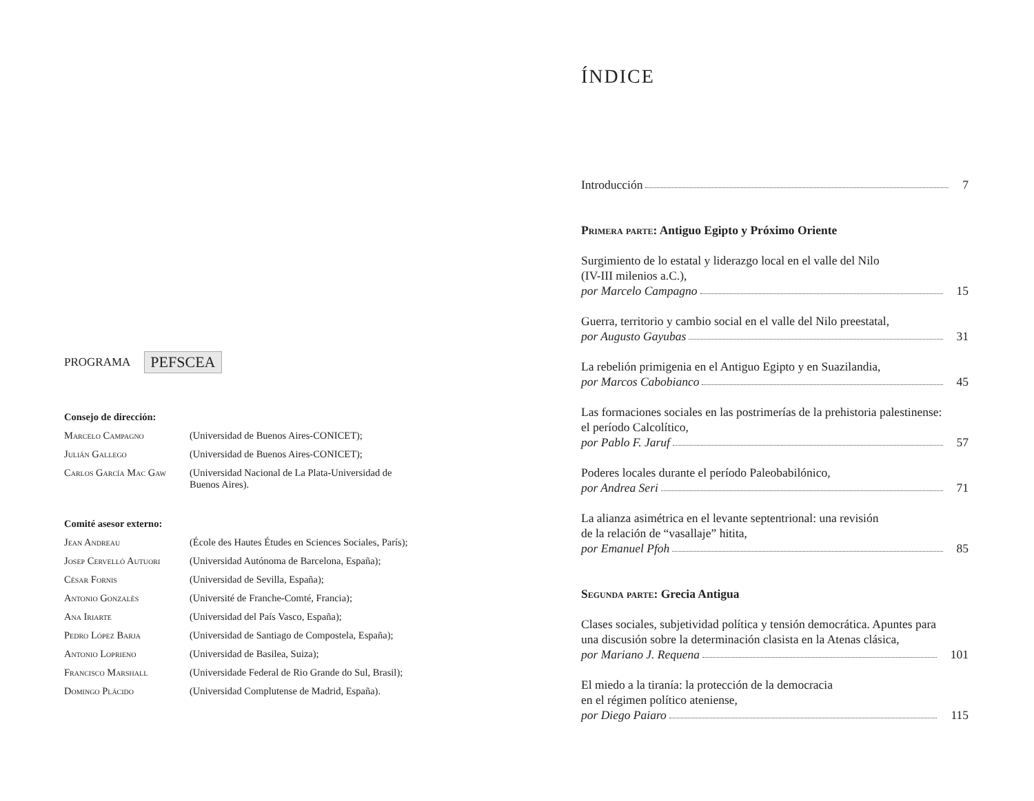PROGRAMA PEFSCEA
Consejo de dirección:
Marcelo Campagno (Universidad de Buenos Aires-CONICET);
Julián Gallego (Universidad de Buenos Aires-CONICET);
Carlos García Mac Gaw
(Universidad Nacional de La Plata-Universidad de Buenos Aires).
Comité asesor externo:
Jean Andreau (École des Hautes Études en Sciences Sociales, París);
Josep Cervelló Autuori
(Universidad Autónoma de Barcelona, España);
César Fornis (Universidad de Sevilla, España);
Antonio Gonzalès (Université de Franche-Comté, Francia);
Ana Iriarte (Universidad del País Vasco, España);
Pedro López Barja (Universidad de Santiago de Compostela, España);
Antonio Loprieno (Universidad de Basilea, Suiza);
Francisco Marshall (Universidade Federal de Rio Grande do Sul, Brasil);
Domingo Plácido (Universidad Complutense de Madrid, España).
ÍNDICE
Introducción 7
Primera parte: Antiguo Egipto y Próximo Oriente
Surgimiento de lo estatal y liderazgo local en el valle del Nilo
(IV-III milenios a.C.),
por Marcelo Campagno 15
Guerra, territorio y cambio social en el valle del Nilo preestatal,
por Augusto Gayubas 31
La rebelión primigenia en el Antiguo Egipto y en Suazilandia,
por Marcos Cabobianco 45
Las formaciones sociales en las postrimerías de la prehistoria palestinense:
el período Calcolítico,
por Pablo F. Jaruf 57
Poderes locales durante el período Paleobabilónico,
por Andrea Seri 71
La alianza asimétrica en el levante septentrional: una revisión
de la relación de “vasallaje” hitita,
por Emanuel Pfoh 85
Segunda parte: Grecia Antigua
Clases sociales, subjetividad política y tensión democrática. Apuntes para
una discusión sobre la determinación clasista en la Atenas clásica,
por Mariano J. Requena 101
El miedo a la tiranía: la protección de la democracia
en el régimen político ateniense,
por Diego Paiaro 115